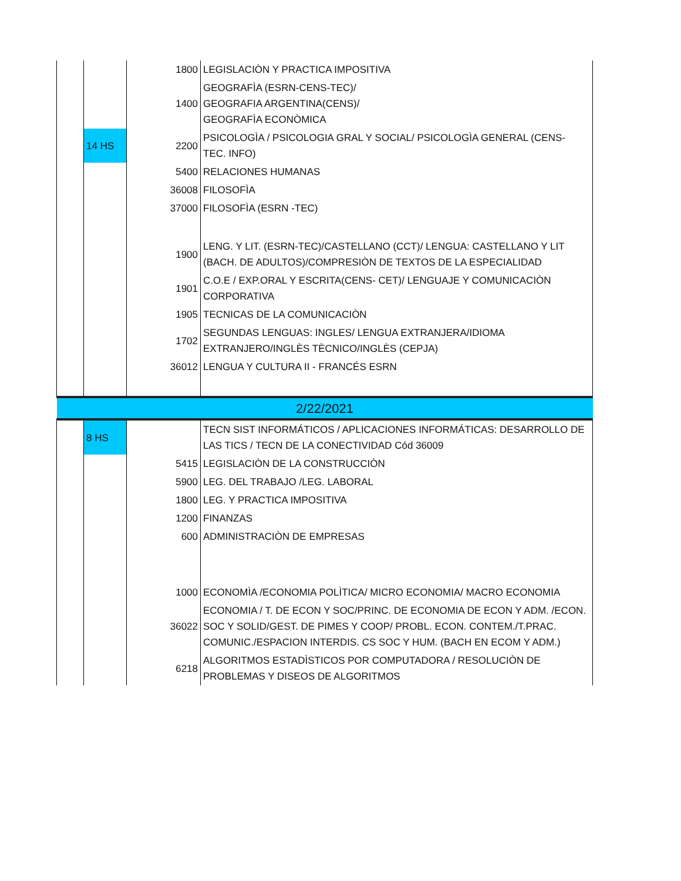| | | 1800 | LEGISLACIÒN Y PRACTICA IMPOSITIVA |
| | | 1400 | GEOGRAFÌA (ESRN-CENS-TEC)/ GEOGRAFIA ARGENTINA(CENS)/ GEOGRAFÌA ECONÒMICA |
| | 14 HS | 2200 | PSICOLOGÌA / PSICOLOGIA GRAL Y SOCIAL/ PSICOLOGÌA GENERAL (CENS- TEC. INFO) |
| | | 5400 | RELACIONES HUMANAS |
| | | 36008 | FILOSOFÌA |
| | | 37000 | FILOSOFÌA (ESRN -TEC) |
| | | 1900 | LENG. Y LIT. (ESRN-TEC)/CASTELLANO (CCT)/ LENGUA: CASTELLANO Y LIT (BACH. DE ADULTOS)/COMPRESIÒN DE TEXTOS DE LA ESPECIALIDAD |
| | | 1901 | C.O.E / EXP.ORAL Y ESCRITA(CENS- CET)/ LENGUAJE Y COMUNICACIÒN CORPORATIVA |
| | | 1905 | TECNICAS DE LA COMUNICACIÒN |
| | | 1702 | SEGUNDAS LENGUAS: INGLES/ LENGUA EXTRANJERA/IDIOMA EXTRANJERO/INGLÈS TÈCNICO/INGLÈS (CEPJA) |
| | | 36012 | LENGUA Y CULTURA II - FRANCÉS ESRN |
| 2/22/2021 | | | |
| | 8 HS | | TECN SIST INFORMÁTICOS / APLICACIONES INFORMÁTICAS: DESARROLLO DE LAS TICS / TECN DE LA CONECTIVIDAD Cód 36009 |
| | | 5415 | LEGISLACIÒN DE LA CONSTRUCCIÒN |
| | | 5900 | LEG. DEL TRABAJO /LEG. LABORAL |
| | | 1800 | LEG. Y PRACTICA IMPOSITIVA |
| | | 1200 | FINANZAS |
| | | 600 | ADMINISTRACIÒN DE EMPRESAS |
| | | 1000 | ECONOMÌA /ECONOMIA POLÌTICA/ MICRO ECONOMIA/ MACRO ECONOMIA |
| | | 36022 | ECONOMIA / T. DE ECON Y SOC/PRINC. DE ECONOMIA DE ECON Y ADM. /ECON. SOC Y SOLID/GEST. DE PIMES Y COOP/ PROBL. ECON. CONTEM./T.PRAC. COMUNIC./ESPACION INTERDIS. CS SOC Y HUM. (BACH EN ECOM Y ADM.) |
| | | 6218 | ALGORITMOS ESTADÌSTICOS POR COMPUTADORA / RESOLUCIÒN DE PROBLEMAS Y DISEOS DE ALGORITMOS |